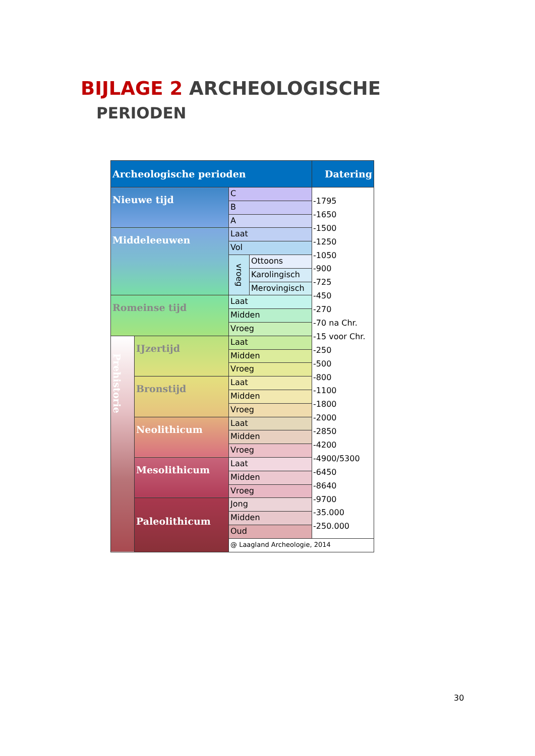BIJLAGE 2 ARCHEOLOGISCHE
PERIODEN
| Archeologische perioden | | | | Datering |
| --- | --- | --- | --- | --- |
| Nieuwe tijd | | C | | -1795 -1650 -1500 -1250 -1050 -900 -725 -450 -270 -70 na Chr. -15 voor Chr. -250 -500 -800 -1100 -1800 -2000 -2850 -4200 -4900/5300 -6450 -8640 -9700 -35.000 -250.000 |
| | | B | | |
| | | A | | |
| Middeleeuwen | | Laat | | |
| | | Vol | | |
| | | vroeg | Ottoons | |
| | | | Karolingisch | |
| | | | Merovingisch | |
| Romeinse tijd | | Laat | | |
| | | Midden | | |
| | | Vroeg | | |
| Prehistorie | IJzertijd | Laat | | |
| | | Midden | | |
| | | Vroeg | | |
| | Bronstijd | Laat | | |
| | | Midden | | |
| | | Vroeg | | |
| | Neolithicum | Laat | | |
| | | Midden | | |
| | | Vroeg | | |
| | Mesolithicum | Laat | | |
| | | Midden | | |
| | | Vroeg | | |
| | Paleolithicum | Jong | | |
| | | Midden | | |
| | | Oud | | |
| | | @ Laagland Archeologie, 2014 | | |
30